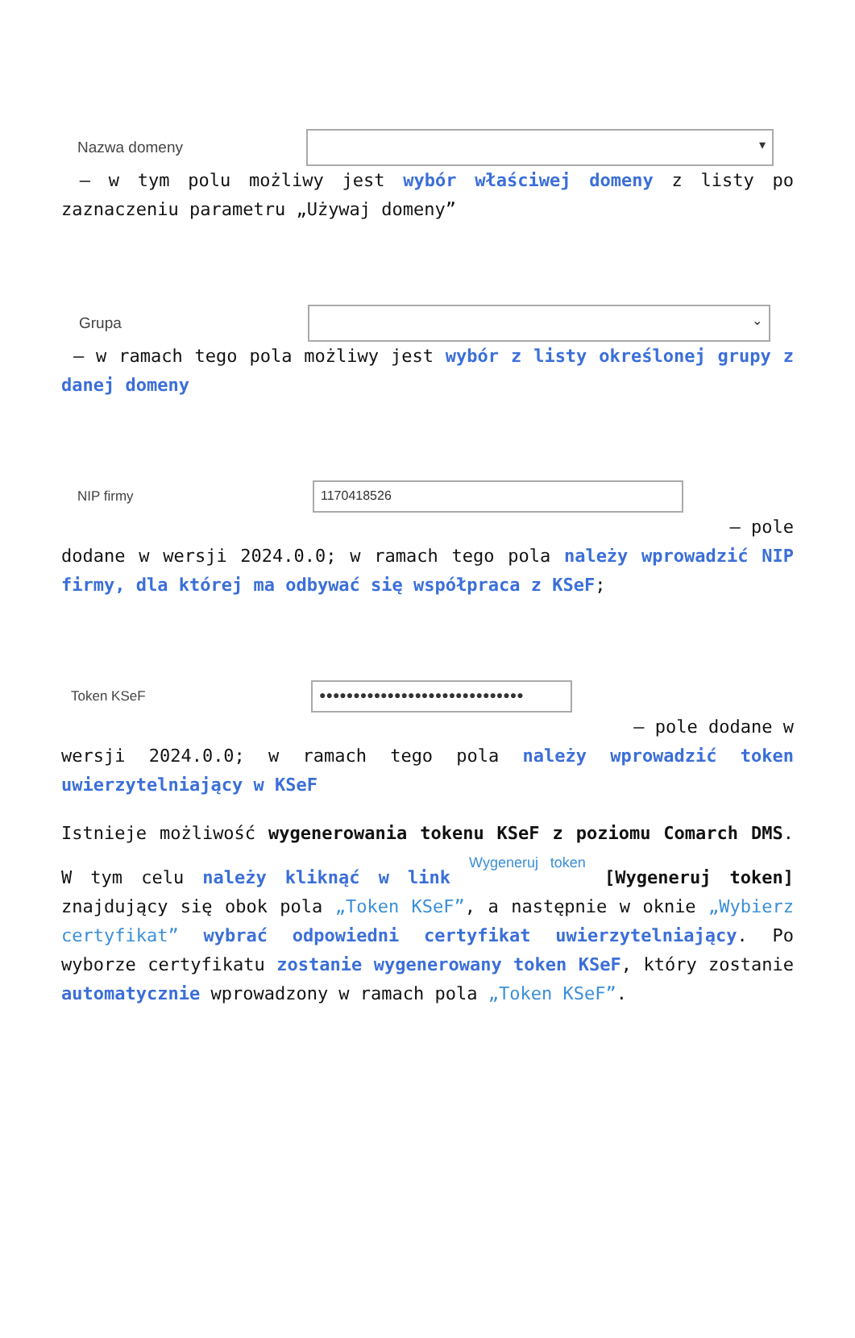Nazwa domeny
▾
– w tym polu możliwy jest wybór właściwej domeny z listy po zaznaczeniu parametru „Używaj domeny”
Grupa
⌄
– w ramach tego pola możliwy jest wybór z listy określonej grupy z danej domeny
NIP firmy
1170418526
– pole
dodane w wersji 2024.0.0; w ramach tego pola należy wprowadzić NIP firmy, dla której ma odbywać się współpraca z KSeF;
Token KSeF
●●●●●●●●●●●●●●●●●●●●●●●●●●●●●●
– pole dodane w
wersji 2024.0.0; w ramach tego pola należy wprowadzić token uwierzytelniający w KSeF
Istnieje możliwość wygenerowania tokenu KSeF z poziomu Comarch DMS. W tym celu należy kliknąć w link Wygeneruj token [Wygeneruj token] znajdujący się obok pola „Token KSeF”, a następnie w oknie „Wybierz certyfikat” wybrać odpowiedni certyfikat uwierzytelniający. Po wyborze certyfikatu zostanie wygenerowany token KSeF, który zostanie automatycznie wprowadzony w ramach pola „Token KSeF”.